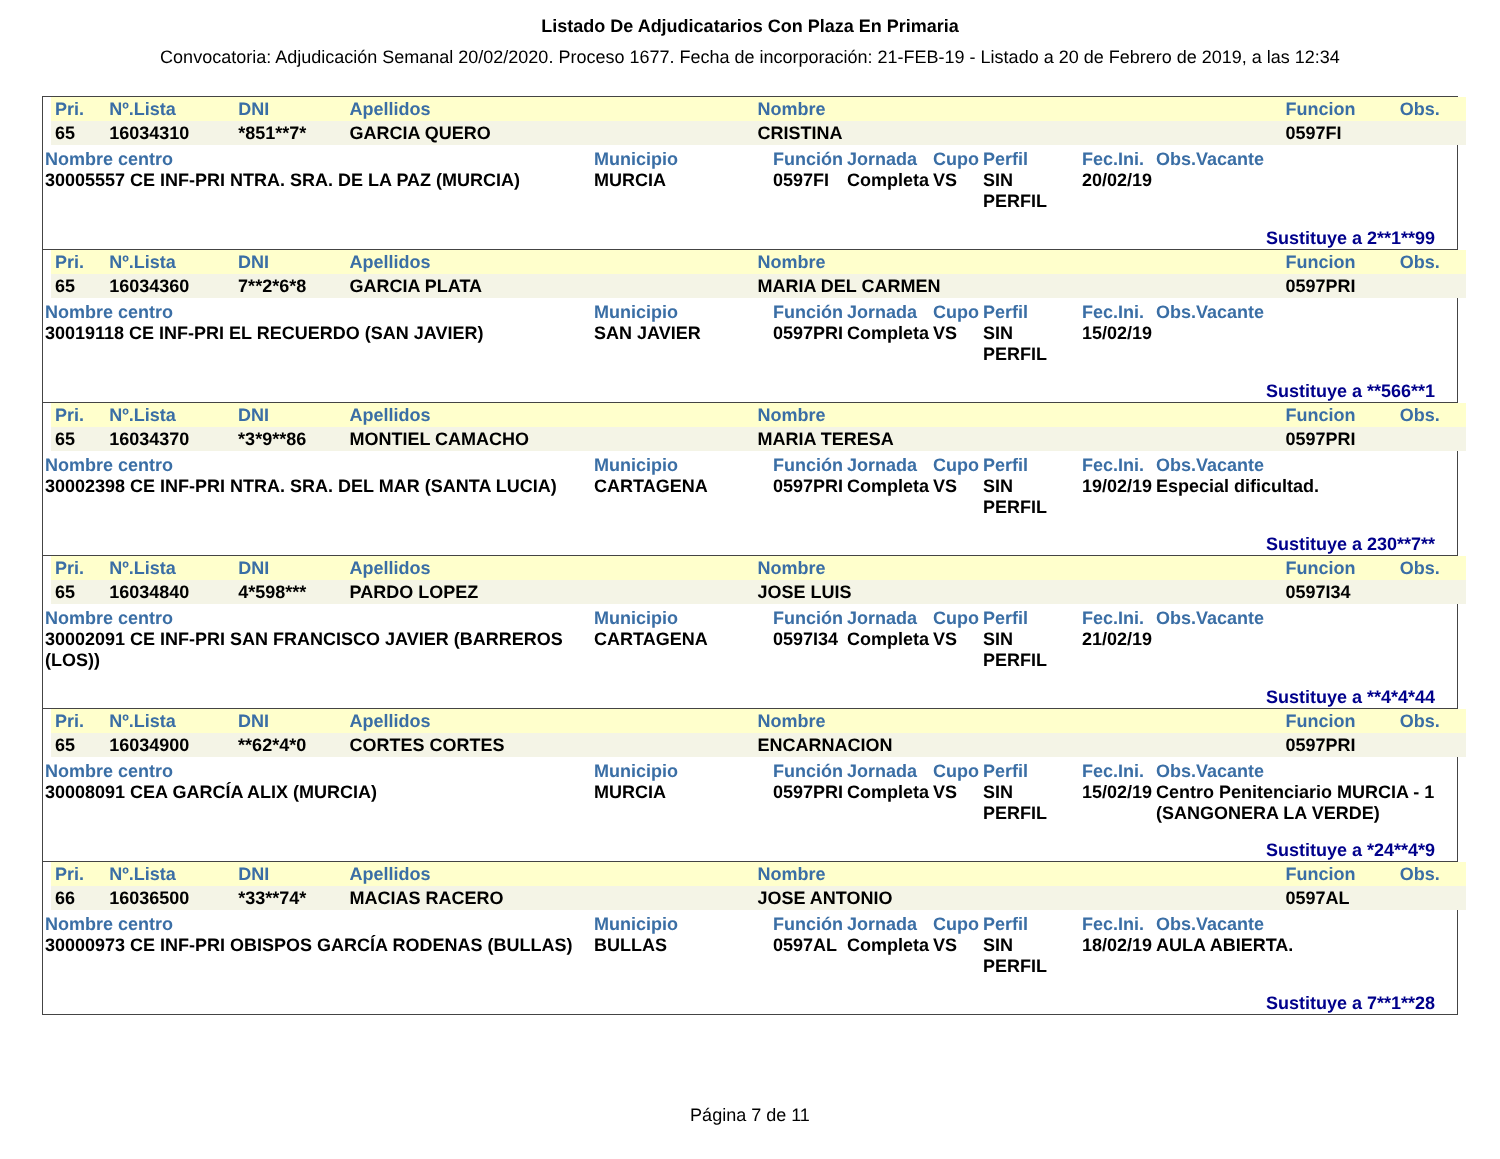Listado De Adjudicatarios Con Plaza En Primaria
Convocatoria: Adjudicación Semanal 20/02/2020. Proceso 1677. Fecha de incorporación: 21-FEB-19 - Listado a 20 de Febrero de 2019, a las 12:34
| Pri. | Nº.Lista | DNI | Apellidos | Nombre | Funcion | Obs. |
| --- | --- | --- | --- | --- | --- | --- |
| 65 | 16034310 | *851**7* | GARCIA QUERO | CRISTINA | 0597FI | |
| Nombre centro | Municipio | Función | Jornada | Cupo | Perfil | Fec.Ini. | Obs.Vacante |
| --- | --- | --- | --- | --- | --- | --- | --- |
| 30005557 CE INF-PRI NTRA. SRA. DE LA PAZ (MURCIA) | MURCIA | 0597FI | Completa | VS | SIN PERFIL | 20/02/19 | |
Sustituye a 2**1**99
| Pri. | Nº.Lista | DNI | Apellidos | Nombre | Funcion | Obs. |
| --- | --- | --- | --- | --- | --- | --- |
| 65 | 16034360 | 7**2*6*8 | GARCIA PLATA | MARIA DEL CARMEN | 0597PRI | |
| Nombre centro | Municipio | Función | Jornada | Cupo | Perfil | Fec.Ini. | Obs.Vacante |
| --- | --- | --- | --- | --- | --- | --- | --- |
| 30019118 CE INF-PRI EL RECUERDO (SAN JAVIER) | SAN JAVIER | 0597PRI | Completa | VS | SIN PERFIL | 15/02/19 | |
Sustituye a **566**1
| Pri. | Nº.Lista | DNI | Apellidos | Nombre | Funcion | Obs. |
| --- | --- | --- | --- | --- | --- | --- |
| 65 | 16034370 | *3*9**86 | MONTIEL CAMACHO | MARIA TERESA | 0597PRI | |
| Nombre centro | Municipio | Función | Jornada | Cupo | Perfil | Fec.Ini. | Obs.Vacante |
| --- | --- | --- | --- | --- | --- | --- | --- |
| 30002398 CE INF-PRI NTRA. SRA. DEL MAR (SANTA LUCIA) | CARTAGENA | 0597PRI | Completa | VS | SIN PERFIL | 19/02/19 | Especial dificultad. |
Sustituye a 230**7**
| Pri. | Nº.Lista | DNI | Apellidos | Nombre | Funcion | Obs. |
| --- | --- | --- | --- | --- | --- | --- |
| 65 | 16034840 | 4*598*** | PARDO LOPEZ | JOSE LUIS | 0597I34 | |
| Nombre centro | Municipio | Función | Jornada | Cupo | Perfil | Fec.Ini. | Obs.Vacante |
| --- | --- | --- | --- | --- | --- | --- | --- |
| 30002091 CE INF-PRI SAN FRANCISCO JAVIER (BARREROS (LOS)) | CARTAGENA | 0597I34 | Completa | VS | SIN PERFIL | 21/02/19 | |
Sustituye a **4*4*44
| Pri. | Nº.Lista | DNI | Apellidos | Nombre | Funcion | Obs. |
| --- | --- | --- | --- | --- | --- | --- |
| 65 | 16034900 | **62*4*0 | CORTES CORTES | ENCARNACION | 0597PRI | |
| Nombre centro | Municipio | Función | Jornada | Cupo | Perfil | Fec.Ini. | Obs.Vacante |
| --- | --- | --- | --- | --- | --- | --- | --- |
| 30008091 CEA GARCÍA ALIX (MURCIA) | MURCIA | 0597PRI | Completa | VS | SIN PERFIL | 15/02/19 | Centro Penitenciario MURCIA - 1 (SANGONERA LA VERDE) |
Sustituye a *24**4*9
| Pri. | Nº.Lista | DNI | Apellidos | Nombre | Funcion | Obs. |
| --- | --- | --- | --- | --- | --- | --- |
| 66 | 16036500 | *33**74* | MACIAS RACERO | JOSE ANTONIO | 0597AL | |
| Nombre centro | Municipio | Función | Jornada | Cupo | Perfil | Fec.Ini. | Obs.Vacante |
| --- | --- | --- | --- | --- | --- | --- | --- |
| 30000973 CE INF-PRI OBISPOS GARCÍA RODENAS (BULLAS) | BULLAS | 0597AL | Completa | VS | SIN PERFIL | 18/02/19 | AULA ABIERTA. |
Sustituye a 7**1**28
Página 7 de 11